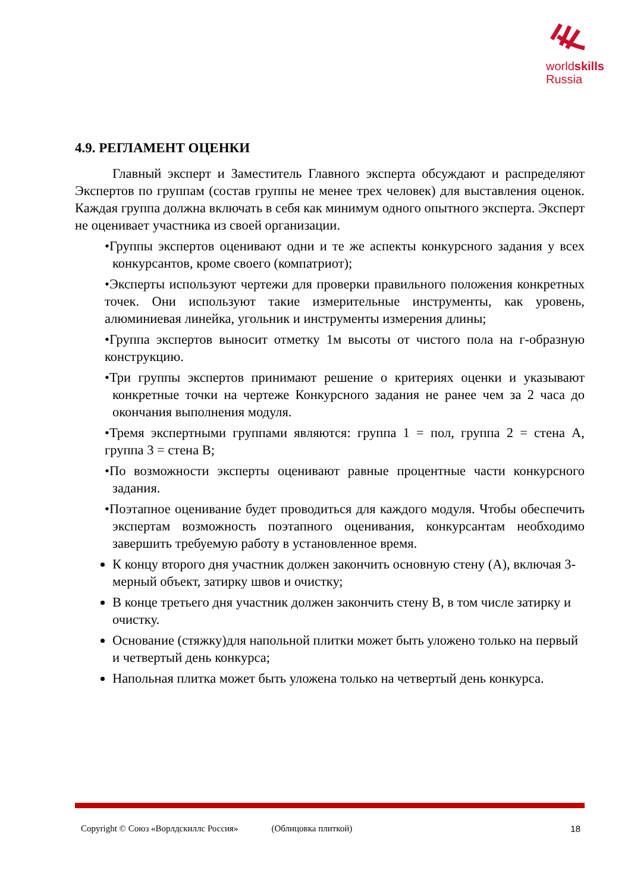worldskills
Russia
4.9. РЕГЛАМЕНТ ОЦЕНКИ
Главный эксперт и Заместитель Главного эксперта обсуждают и распределяют Экспертов по группам (состав группы не менее трех человек) для выставления оценок. Каждая группа должна включать в себя как минимум одного опытного эксперта. Эксперт не оценивает участника из своей организации.
•Группы экспертов оценивают одни и те же аспекты конкурсного задания у всех конкурсантов, кроме своего (компатриот);
•Эксперты используют чертежи для проверки правильного положения конкретных точек. Они используют такие измерительные инструменты, как уровень, алюминиевая линейка, угольник и инструменты измерения длины;
•Группа экспертов выносит отметку 1м высоты от чистого пола на г-образную конструкцию.
•Три группы экспертов принимают решение о критериях оценки и указывают конкретные точки на чертеже Конкурсного задания не ранее чем за 2 часа до окончания выполнения модуля.
•Тремя экспертными группами являются: группа 1 = пол, группа 2 = стена А, группа 3 = стена В;
•По возможности эксперты оценивают равные процентные части конкурсного задания.
•Поэтапное оценивание будет проводиться для каждого модуля. Чтобы обеспечить экспертам возможность поэтапного оценивания, конкурсантам необходимо завершить требуемую работу в установленное время.
К концу второго дня участник должен закончить основную стену (А), включая 3-мерный объект, затирку швов и очистку;
В конце третьего дня участник должен закончить стену В, в том числе затирку и очистку.
Основание (стяжку)для напольной плитки может быть уложено только на первый и четвертый день конкурса;
Напольная плитка может быть уложена только на четвертый день конкурса.
Copyright © Союз «Ворлдскиллс Россия» (Облицовка плиткой) 18